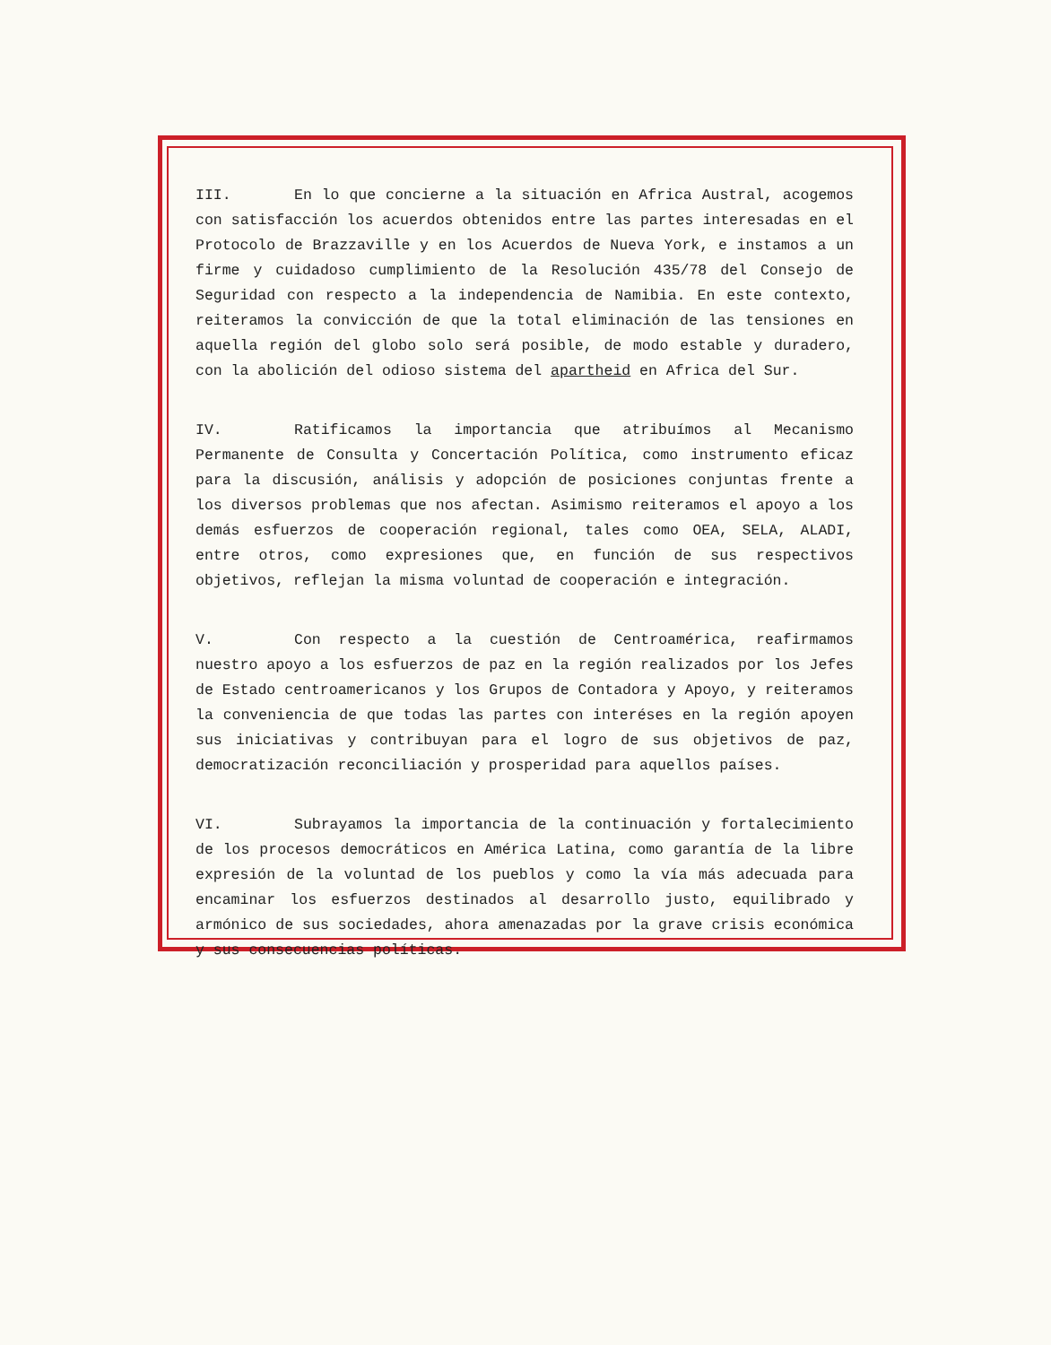III. En lo que concierne a la situación en Africa Austral, acogemos con satisfacción los acuerdos obtenidos entre las partes interesadas en el Protocolo de Brazzaville y en los Acuerdos de Nueva York, e instamos a un firme y cuidadoso cumplimiento de la Resolución 435/78 del Consejo de Seguridad con respecto a la independencia de Namibia. En este contexto, reiteramos la convicción de que la total eliminación de las tensiones en aquella región del globo solo será posible, de modo estable y duradero, con la abolición del odioso sistema del apartheid en Africa del Sur.
IV. Ratificamos la importancia que atribuímos al Mecanismo Permanente de Consulta y Concertación Política, como instrumento eficaz para la discusión, análisis y adopción de posiciones conjuntas frente a los diversos problemas que nos afectan. Asimismo reiteramos el apoyo a los demás esfuerzos de cooperación regional, tales como OEA, SELA, ALADI, entre otros, como expresiones que, en función de sus respectivos objetivos, reflejan la misma voluntad de cooperación e integración.
V. Con respecto a la cuestión de Centroamérica, reafirmamos nuestro apoyo a los esfuerzos de paz en la región realizados por los Jefes de Estado centroamericanos y los Grupos de Contadora y Apoyo, y reiteramos la conveniencia de que todas las partes con interéses en la región apoyen sus iniciativas y contribuyan para el logro de sus objetivos de paz, democratización reconciliación y prosperidad para aquellos países.
VI. Subrayamos la importancia de la continuación y fortalecimiento de los procesos democráticos en América Latina, como garantía de la libre expresión de la voluntad de los pueblos y como la vía más adecuada para encaminar los esfuerzos destinados al desarrollo justo, equilibrado y armónico de sus sociedades, ahora amenazadas por la grave crisis económica y sus consecuencias políticas.